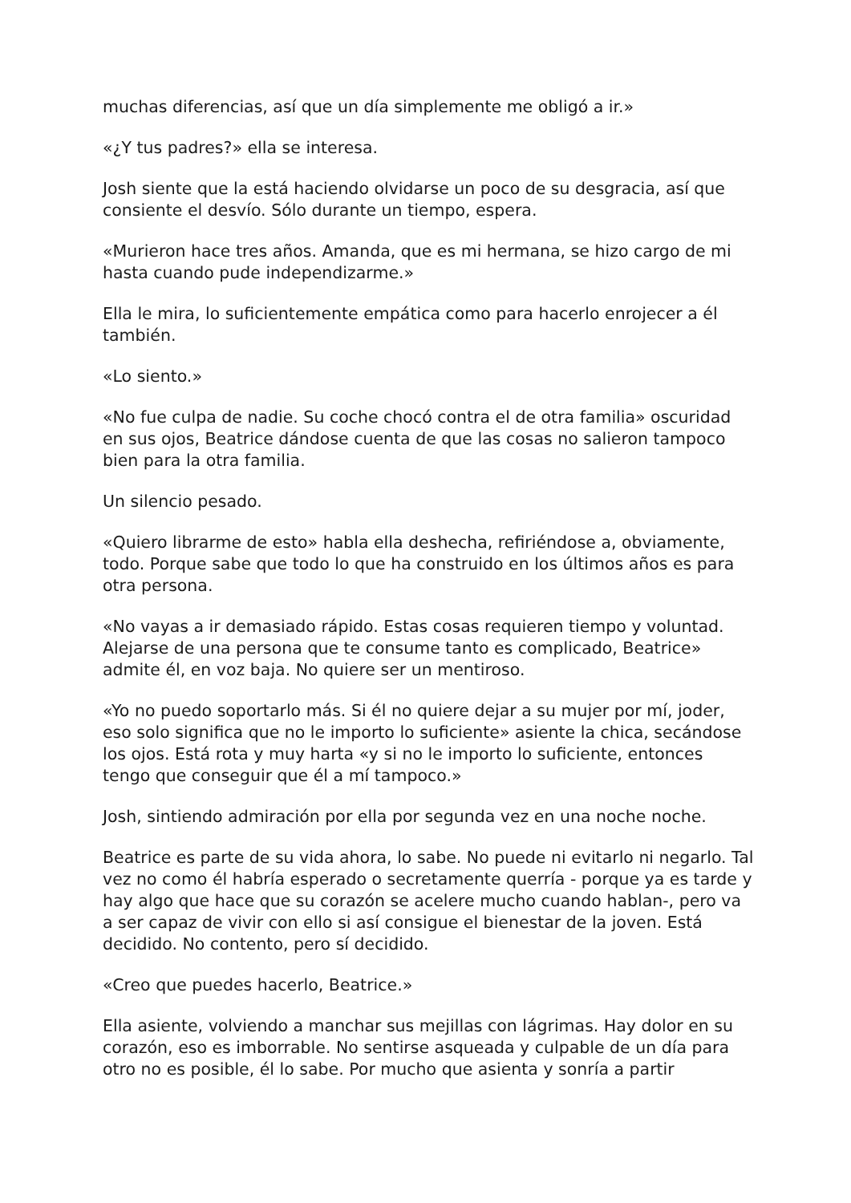muchas diferencias, así que un día simplemente me obligó a ir.»
«¿Y tus padres?» ella se interesa.
Josh siente que la está haciendo olvidarse un poco de su desgracia, así que consiente el desvío. Sólo durante un tiempo, espera.
«Murieron hace tres años. Amanda, que es mi hermana, se hizo cargo de mi hasta cuando pude independizarme.»
Ella le mira, lo suficientemente empática como para hacerlo enrojecer a él también.
«Lo siento.»
«No fue culpa de nadie. Su coche chocó contra el de otra familia» oscuridad en sus ojos, Beatrice dándose cuenta de que las cosas no salieron tampoco bien para la otra familia.
Un silencio pesado.
«Quiero librarme de esto» habla ella deshecha, refiriéndose a, obviamente, todo. Porque sabe que todo lo que ha construido en los últimos años es para otra persona.
«No vayas a ir demasiado rápido. Estas cosas requieren tiempo y voluntad. Alejarse de una persona que te consume tanto es complicado, Beatrice» admite él, en voz baja. No quiere ser un mentiroso.
«Yo no puedo soportarlo más. Si él no quiere dejar a su mujer por mí, joder, eso solo significa que no le importo lo suficiente» asiente la chica, secándose los ojos. Está rota y muy harta «y si no le importo lo suficiente, entonces tengo que conseguir que él a mí tampoco.»
Josh, sintiendo admiración por ella por segunda vez en una noche noche.
Beatrice es parte de su vida ahora, lo sabe. No puede ni evitarlo ni negarlo. Tal vez no como él habría esperado o secretamente querría - porque ya es tarde y hay algo que hace que su corazón se acelere mucho cuando hablan-, pero va a ser capaz de vivir con ello si así consigue el bienestar de la joven. Está decidido. No contento, pero sí decidido.
«Creo que puedes hacerlo, Beatrice.»
Ella asiente, volviendo a manchar sus mejillas con lágrimas. Hay dolor en su corazón, eso es imborrable. No sentirse asqueada y culpable de un día para otro no es posible, él lo sabe. Por mucho que asienta y sonría a partir